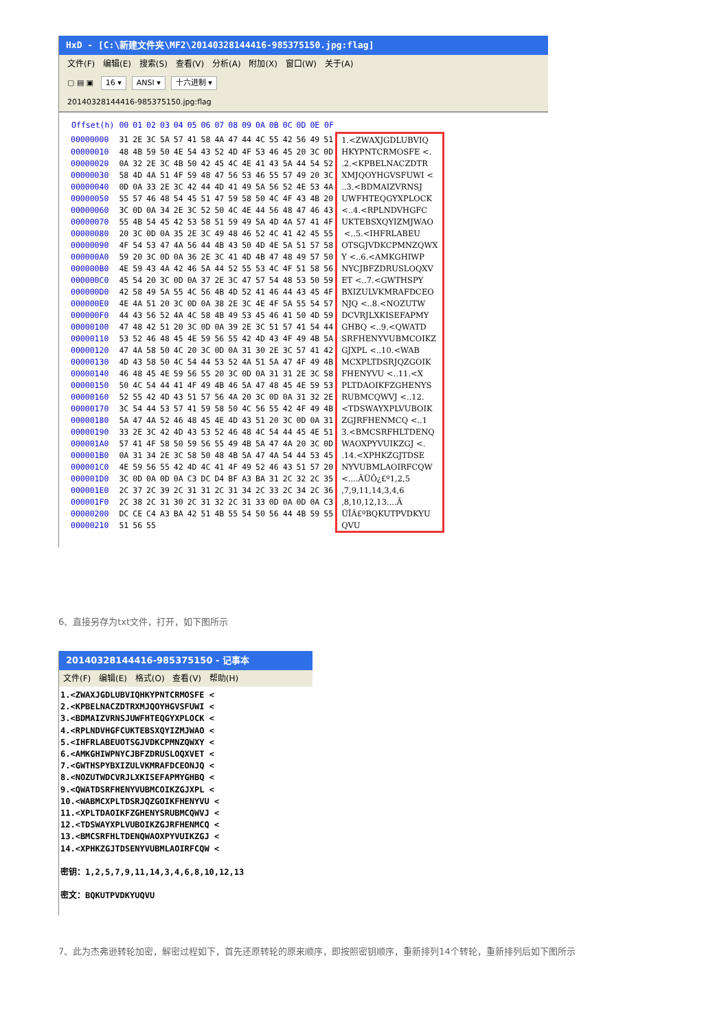HxD - [C:\新建文件夹\MF2\20140328144416-985375150.jpg:flag]
文件(F) 编辑(E) 搜索(S) 查看(V) 分析(A) 附加(X) 窗口(W) 关于(A)
▢ ▤ ▣ 16 ▾ ANSI ▾ 十六进制 ▾
20140328144416-985375150.jpg:flag
| Offset(h) | 00 | 01 | 02 | 03 | 04 | 05 | 06 | 07 | 08 | 09 | 0A | 0B | 0C | 0D | 0E | 0F | |
| --- | --- | --- | --- | --- | --- | --- | --- | --- | --- | --- | --- | --- | --- | --- | --- | --- | --- |
| 00000000 | 31 | 2E | 3C | 5A | 57 | 41 | 58 | 4A | 47 | 44 | 4C | 55 | 42 | 56 | 49 | 51 | 1.<ZWAXJGDLUBVIQ |
| 00000010 | 48 | 4B | 59 | 50 | 4E | 54 | 43 | 52 | 4D | 4F | 53 | 46 | 45 | 20 | 3C | 0D | HKYPNTCRMOSFE <. |
| 00000020 | 0A | 32 | 2E | 3C | 4B | 50 | 42 | 45 | 4C | 4E | 41 | 43 | 5A | 44 | 54 | 52 | .2.<KPBELNACZDTR |
| 00000030 | 58 | 4D | 4A | 51 | 4F | 59 | 48 | 47 | 56 | 53 | 46 | 55 | 57 | 49 | 20 | 3C | XMJQOYHGVSFUWI < |
| 00000040 | 0D | 0A | 33 | 2E | 3C | 42 | 44 | 4D | 41 | 49 | 5A | 56 | 52 | 4E | 53 | 4A | ..3.<BDMAIZVRNSJ |
| 00000050 | 55 | 57 | 46 | 48 | 54 | 45 | 51 | 47 | 59 | 58 | 50 | 4C | 4F | 43 | 4B | 20 | UWFHTEQGYXPLOCK |
| 00000060 | 3C | 0D | 0A | 34 | 2E | 3C | 52 | 50 | 4C | 4E | 44 | 56 | 48 | 47 | 46 | 43 | <..4.<RPLNDVHGFC |
| 00000070 | 55 | 4B | 54 | 45 | 42 | 53 | 58 | 51 | 59 | 49 | 5A | 4D | 4A | 57 | 41 | 4F | UKTEBSXQYIZMJWAO |
| 00000080 | 20 | 3C | 0D | 0A | 35 | 2E | 3C | 49 | 48 | 46 | 52 | 4C | 41 | 42 | 45 | 55 | <..5.<IHFRLABEU |
| 00000090 | 4F | 54 | 53 | 47 | 4A | 56 | 44 | 4B | 43 | 50 | 4D | 4E | 5A | 51 | 57 | 58 | OTSGJVDKCPMNZQWX |
| 000000A0 | 59 | 20 | 3C | 0D | 0A | 36 | 2E | 3C | 41 | 4D | 4B | 47 | 48 | 49 | 57 | 50 | Y <..6.<AMKGHIWP |
| 000000B0 | 4E | 59 | 43 | 4A | 42 | 46 | 5A | 44 | 52 | 55 | 53 | 4C | 4F | 51 | 58 | 56 | NYCJBFZDRUSLOQXV |
| 000000C0 | 45 | 54 | 20 | 3C | 0D | 0A | 37 | 2E | 3C | 47 | 57 | 54 | 48 | 53 | 50 | 59 | ET <..7.<GWTHSPY |
| 000000D0 | 42 | 58 | 49 | 5A | 55 | 4C | 56 | 4B | 4D | 52 | 41 | 46 | 44 | 43 | 45 | 4F | BXIZULVKMRAFDCEO |
| 000000E0 | 4E | 4A | 51 | 20 | 3C | 0D | 0A | 38 | 2E | 3C | 4E | 4F | 5A | 55 | 54 | 57 | NJQ <..8.<NOZUTW |
| 000000F0 | 44 | 43 | 56 | 52 | 4A | 4C | 58 | 4B | 49 | 53 | 45 | 46 | 41 | 50 | 4D | 59 | DCVRJLXKISEFAPMY |
| 00000100 | 47 | 48 | 42 | 51 | 20 | 3C | 0D | 0A | 39 | 2E | 3C | 51 | 57 | 41 | 54 | 44 | GHBQ <..9.<QWATD |
| 00000110 | 53 | 52 | 46 | 48 | 45 | 4E | 59 | 56 | 55 | 42 | 4D | 43 | 4F | 49 | 4B | 5A | SRFHENYVUBMCOIKZ |
| 00000120 | 47 | 4A | 58 | 50 | 4C | 20 | 3C | 0D | 0A | 31 | 30 | 2E | 3C | 57 | 41 | 42 | GJXPL <..10.<WAB |
| 00000130 | 4D | 43 | 58 | 50 | 4C | 54 | 44 | 53 | 52 | 4A | 51 | 5A | 47 | 4F | 49 | 4B | MCXPLTDSRJQZGOIK |
| 00000140 | 46 | 48 | 45 | 4E | 59 | 56 | 55 | 20 | 3C | 0D | 0A | 31 | 31 | 2E | 3C | 58 | FHENYVU <..11.<X |
| 00000150 | 50 | 4C | 54 | 44 | 41 | 4F | 49 | 4B | 46 | 5A | 47 | 48 | 45 | 4E | 59 | 53 | PLTDAOIKFZGHENYS |
| 00000160 | 52 | 55 | 42 | 4D | 43 | 51 | 57 | 56 | 4A | 20 | 3C | 0D | 0A | 31 | 32 | 2E | RUBMCQWVJ <..12. |
| 00000170 | 3C | 54 | 44 | 53 | 57 | 41 | 59 | 58 | 50 | 4C | 56 | 55 | 42 | 4F | 49 | 4B | <TDSWAYXPLVUBOIK |
| 00000180 | 5A | 47 | 4A | 52 | 46 | 48 | 45 | 4E | 4D | 43 | 51 | 20 | 3C | 0D | 0A | 31 | ZGJRFHENMCQ <..1 |
| 00000190 | 33 | 2E | 3C | 42 | 4D | 43 | 53 | 52 | 46 | 48 | 4C | 54 | 44 | 45 | 4E | 51 | 3.<BMCSRFHLTDENQ |
| 000001A0 | 57 | 41 | 4F | 58 | 50 | 59 | 56 | 55 | 49 | 4B | 5A | 47 | 4A | 20 | 3C | 0D | WAOXPYVUIKZGJ <. |
| 000001B0 | 0A | 31 | 34 | 2E | 3C | 58 | 50 | 48 | 4B | 5A | 47 | 4A | 54 | 44 | 53 | 45 | .14.<XPHKZGJTDSE |
| 000001C0 | 4E | 59 | 56 | 55 | 42 | 4D | 4C | 41 | 4F | 49 | 52 | 46 | 43 | 51 | 57 | 20 | NYVUBMLAOIRFCQW |
| 000001D0 | 3C | 0D | 0A | 0D | 0A | C3 | DC | D4 | BF | A3 | BA | 31 | 2C | 32 | 2C | 35 | <....ÃÜÔ¿£º1,2,5 |
| 000001E0 | 2C | 37 | 2C | 39 | 2C | 31 | 31 | 2C | 31 | 34 | 2C | 33 | 2C | 34 | 2C | 36 | ,7,9,11,14,3,4,6 |
| 000001F0 | 2C | 38 | 2C | 31 | 30 | 2C | 31 | 32 | 2C | 31 | 33 | 0D | 0A | 0D | 0A | C3 | ,8,10,12,13....Ã |
| 00000200 | DC | CE | C4 | A3 | BA | 42 | 51 | 4B | 55 | 54 | 50 | 56 | 44 | 4B | 59 | 55 | ÜÎÄ£ºBQKUTPVDKYU |
| 00000210 | 51 | 56 | 55 | | | | | | | | | | | | | | QVU |
6、直接另存为txt文件，打开，如下图所示
20140328144416-985375150 - 记事本
文件(F) 编辑(E) 格式(O) 查看(V) 帮助(H)
1.<ZWAXJGDLUBVIQHKYPNTCRMOSFE <
2.<KPBELNACZDTRXMJQOYHGVSFUWI <
3.<BDMAIZVRNSJUWFHTEQGYXPLOCK <
4.<RPLNDVHGFCUKTEBSXQYIZMJWAO <
5.<IHFRLABEUOTSGJVDKCPMNZQWXY <
6.<AMKGHIWPNYCJBFZDRUSLOQXVET <
7.<GWTHSPYBXIZULVKMRAFDCEONJQ <
8.<NOZUTWDCVRJLXKISEFAPMYGHBQ <
9.<QWATDSRFHENYVUBMCOIKZGJXPL <
10.<WABMCXPLTDSRJQZGOIKFHENYVU <
11.<XPLTDAOIKFZGHENYSRUBMCQWVJ <
12.<TDSWAYXPLVUBOIKZGJRFHENMCQ <
13.<BMCSRFHLTDENQWAOXPYVUIKZGJ <
14.<XPHKZGJTDSENYVUBMLAOIRFCQW <

密钥：1,2,5,7,9,11,14,3,4,6,8,10,12,13

密文：BQKUTPVDKYUQVU
7、此为杰弗逊转轮加密，解密过程如下，首先还原转轮的原来顺序，即按照密钥顺序，重新排列14个转轮，重新排列后如下图所示